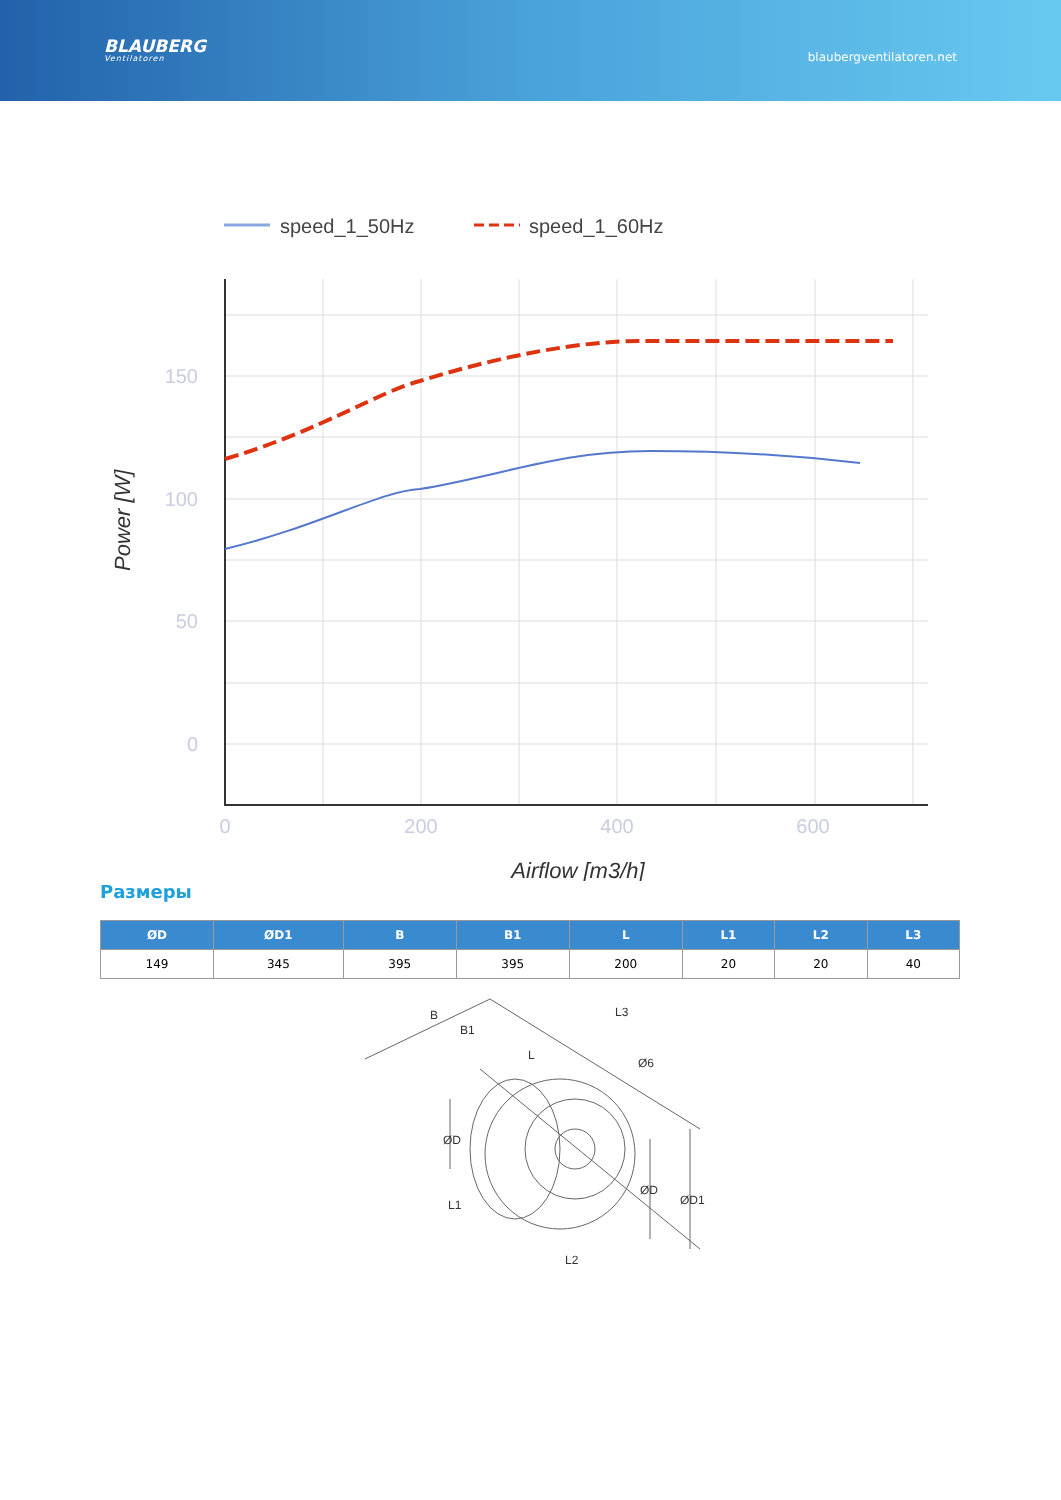BLAUBERG
Ventilatoren
blaubergventilatoren.net
speed_1_50Hz
speed_1_60Hz
150
100
50
0
0
200
400
600
Airflow [m3/h]
Power [W]
Размеры
| ØD | ØD1 | B | B1 | L | L1 | L2 | L3 |
| --- | --- | --- | --- | --- | --- | --- | --- |
| 149 | 345 | 395 | 395 | 200 | 20 | 20 | 40 |
B
B1
L
L3
Ø6
ØD
ØD
ØD1
L1
L2